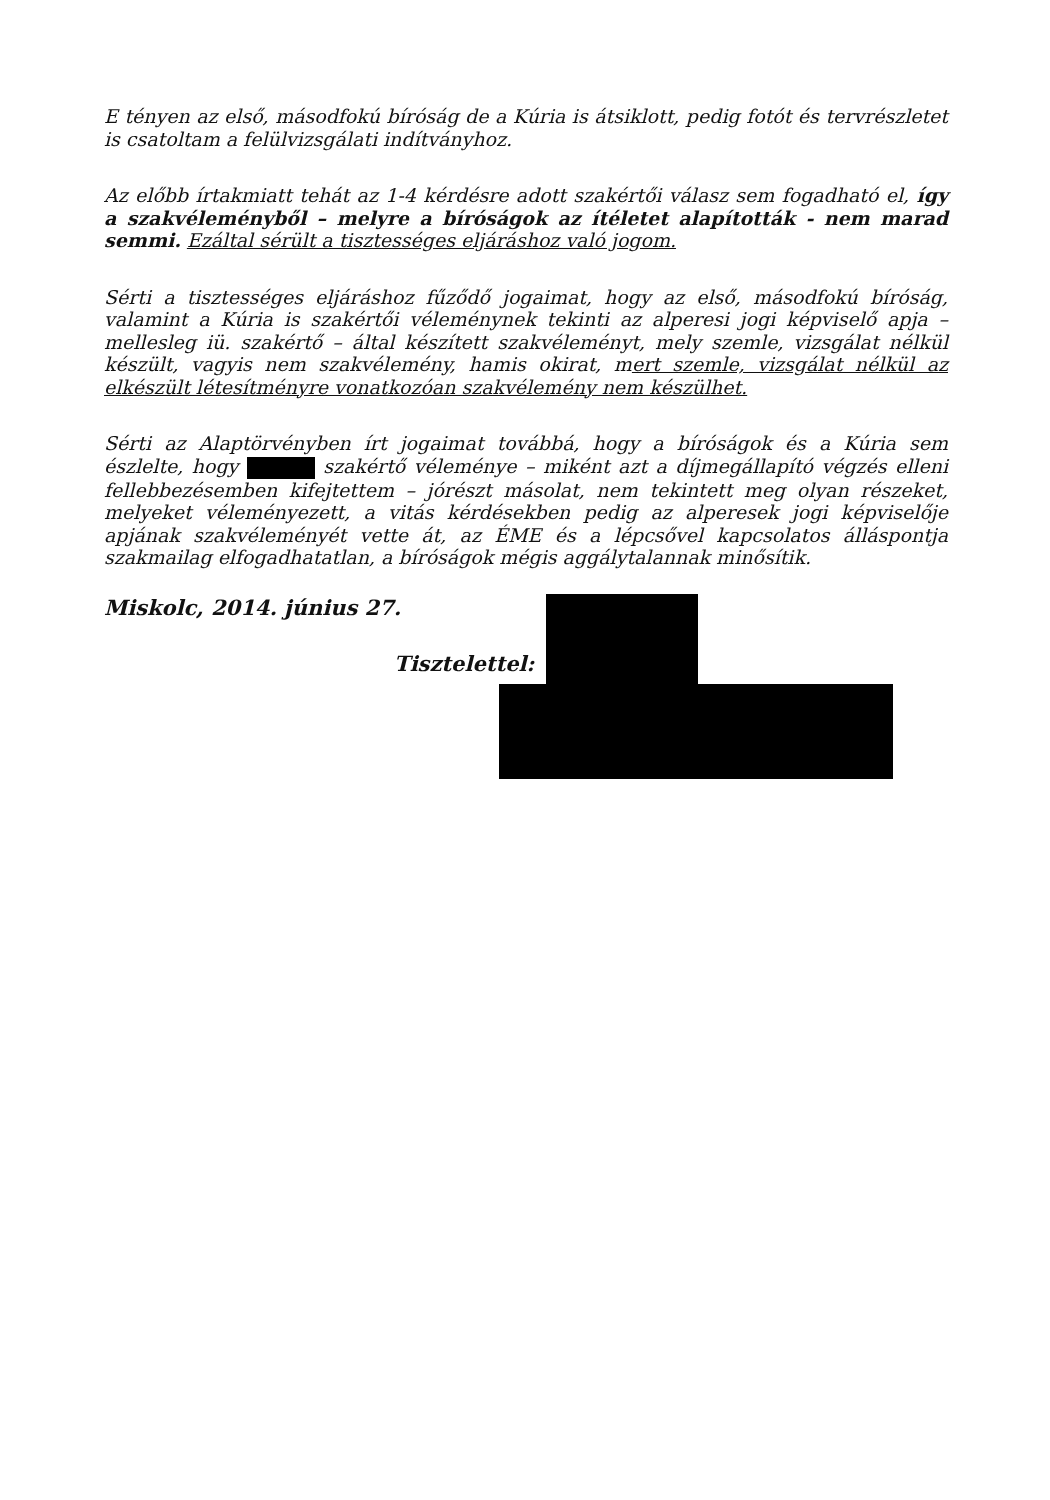E tényen az első, másodfokú bíróság de a Kúria is átsiklott, pedig fotót és tervrészletet is csatoltam a felülvizsgálati indítványhoz.
Az előbb írtakmiatt tehát az 1-4 kérdésre adott szakértői válasz sem fogadható el, így a szakvéleményből – melyre a bíróságok az ítéletet alapították - nem marad semmi. Ezáltal sérült a tisztességes eljáráshoz való jogom.
Sérti a tisztességes eljáráshoz fűződő jogaimat, hogy az első, másodfokú bíróság, valamint a Kúria is szakértői véleménynek tekinti az alperesi jogi képviselő apja – mellesleg iü. szakértő – által készített szakvéleményt, mely szemle, vizsgálat nélkül készült, vagyis nem szakvélemény, hamis okirat, mert szemle, vizsgálat nélkül az elkészült létesítményre vonatkozóan szakvélemény nem készülhet.
Sérti az Alaptörvényben írt jogaimat továbbá, hogy a bíróságok és a Kúria sem észlelte, hogy szakértő véleménye – miként azt a díjmegállapító végzés elleni fellebbezésemben kifejtettem – jórészt másolat, nem tekintett meg olyan részeket, melyeket véleményezett, a vitás kérdésekben pedig az alperesek jogi képviselője apjának szakvéleményét vette át, az ÉME és a lépcsővel kapcsolatos álláspontja szakmailag elfogadhatatlan, a bíróságok mégis aggálytalannak minősítik.
Miskolc, 2014. június 27.
Tisztelettel: